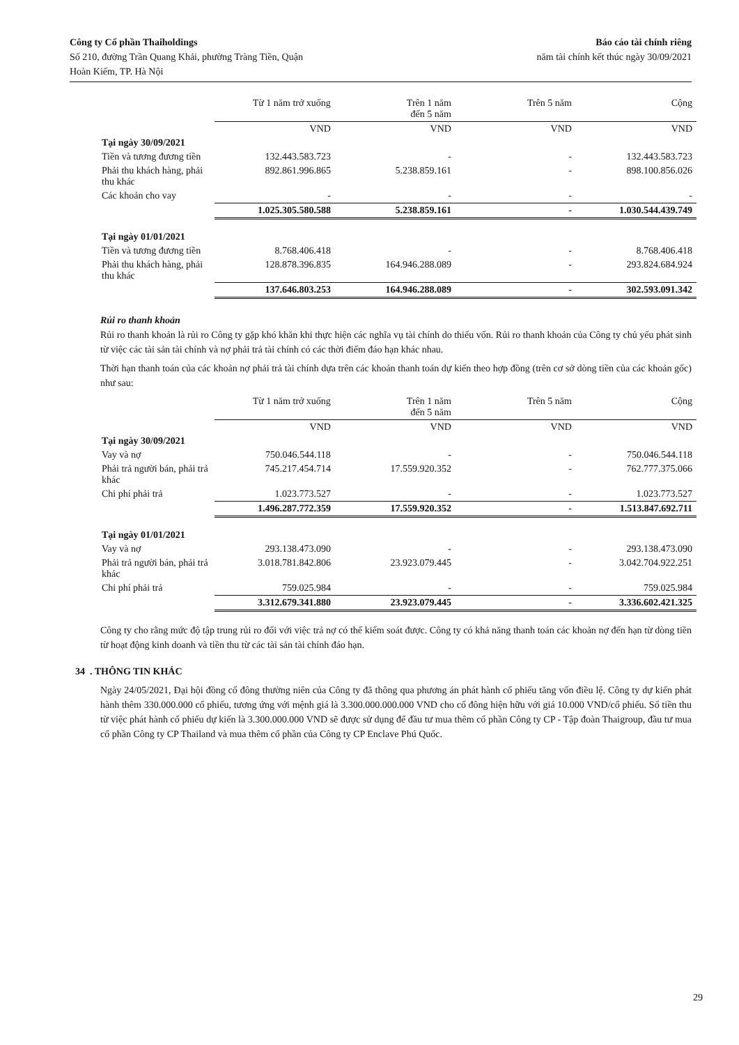Công ty Cổ phần Thaiholdings
Số 210, đường Trần Quang Khải, phường Tràng Tiền, Quận
Hoàn Kiếm, TP. Hà Nội
Báo cáo tài chính riêng
năm tài chính kết thúc ngày 30/09/2021
| | Từ 1 năm trở xuống | Trên 1 năm đến 5 năm | Trên 5 năm | Cộng |
| --- | --- | --- | --- | --- |
| | VND | VND | VND | VND |
| Tại ngày 30/09/2021 | | | | |
| Tiền và tương đương tiền | 132.443.583.723 | - | - | 132.443.583.723 |
| Phải thu khách hàng, phải thu khác | 892.861.996.865 | 5.238.859.161 | - | 898.100.856.026 |
| Các khoản cho vay | - | - | - | - |
| | 1.025.305.580.588 | 5.238.859.161 | - | 1.030.544.439.749 |
| Tại ngày 01/01/2021 | | | | |
| Tiền và tương đương tiền | 8.768.406.418 | - | - | 8.768.406.418 |
| Phải thu khách hàng, phải thu khác | 128.878.396.835 | 164.946.288.089 | - | 293.824.684.924 |
| | 137.646.803.253 | 164.946.288.089 | - | 302.593.091.342 |
Rủi ro thanh khoản
Rủi ro thanh khoản là rủi ro Công ty gặp khó khăn khi thực hiện các nghĩa vụ tài chính do thiếu vốn. Rủi ro thanh khoản của Công ty chủ yếu phát sinh từ việc các tài sản tài chính và nợ phải trả tài chính có các thời điểm đáo hạn khác nhau.
Thời hạn thanh toán của các khoản nợ phải trả tài chính dựa trên các khoản thanh toán dự kiến theo hợp đồng (trên cơ sở dòng tiền của các khoản gốc) như sau:
| | Từ 1 năm trở xuống | Trên 1 năm đến 5 năm | Trên 5 năm | Cộng |
| --- | --- | --- | --- | --- |
| | VND | VND | VND | VND |
| Tại ngày 30/09/2021 | | | | |
| Vay và nợ | 750.046.544.118 | - | - | 750.046.544.118 |
| Phải trả người bán, phải trả khác | 745.217.454.714 | 17.559.920.352 | - | 762.777.375.066 |
| Chi phí phải trả | 1.023.773.527 | - | - | 1.023.773.527 |
| | 1.496.287.772.359 | 17.559.920.352 | - | 1.513.847.692.711 |
| Tại ngày 01/01/2021 | | | | |
| Vay và nợ | 293.138.473.090 | - | - | 293.138.473.090 |
| Phải trả người bán, phải trả khác | 3.018.781.842.806 | 23.923.079.445 | - | 3.042.704.922.251 |
| Chi phí phải trả | 759.025.984 | - | - | 759.025.984 |
| | 3.312.679.341.880 | 23.923.079.445 | - | 3.336.602.421.325 |
Công ty cho rằng mức độ tập trung rủi ro đối với việc trả nợ có thể kiểm soát được. Công ty có khả năng thanh toán các khoản nợ đến hạn từ dòng tiền từ hoạt động kinh doanh và tiền thu từ các tài sản tài chính đáo hạn.
34 . THÔNG TIN KHÁC
Ngày 24/05/2021, Đại hội đồng cổ đông thường niên của Công ty đã thông qua phương án phát hành cổ phiếu tăng vốn điều lệ. Công ty dự kiến phát hành thêm 330.000.000 cổ phiếu, tương ứng với mệnh giá là 3.300.000.000.000 VND cho cổ đông hiện hữu với giá 10.000 VND/cổ phiếu. Số tiền thu từ việc phát hành cổ phiếu dự kiến là 3.300.000.000 VND sẽ được sử dụng để đầu tư mua thêm cổ phần Công ty CP - Tập đoàn Thaigroup, đầu tư mua cổ phần Công ty CP Thailand và mua thêm cổ phần của Công ty CP Enclave Phú Quốc.
29